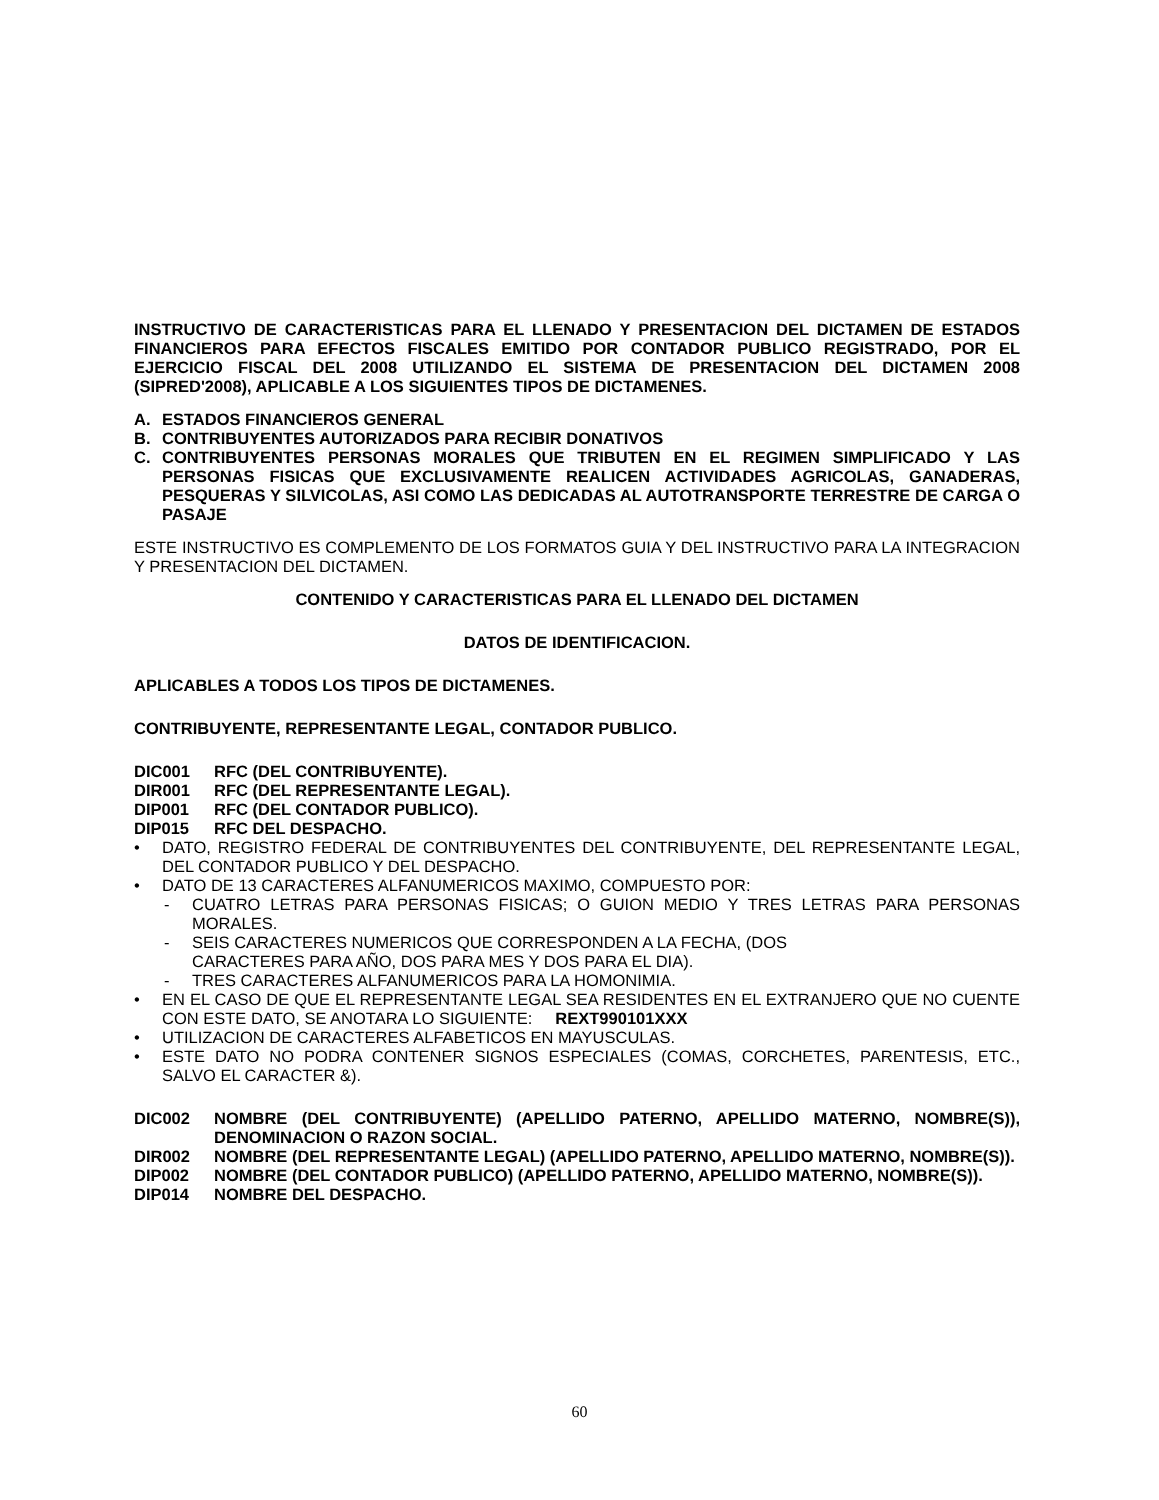INSTRUCTIVO DE CARACTERISTICAS PARA EL LLENADO Y PRESENTACION DEL DICTAMEN DE ESTADOS FINANCIEROS PARA EFECTOS FISCALES EMITIDO POR CONTADOR PUBLICO REGISTRADO, POR EL EJERCICIO FISCAL DEL 2008 UTILIZANDO EL SISTEMA DE PRESENTACION DEL DICTAMEN 2008 (SIPRED'2008), APLICABLE A LOS SIGUIENTES TIPOS DE DICTAMENES.
A. ESTADOS FINANCIEROS GENERAL
B. CONTRIBUYENTES AUTORIZADOS PARA RECIBIR DONATIVOS
C. CONTRIBUYENTES PERSONAS MORALES QUE TRIBUTEN EN EL REGIMEN SIMPLIFICADO Y LAS PERSONAS FISICAS QUE EXCLUSIVAMENTE REALICEN ACTIVIDADES AGRICOLAS, GANADERAS, PESQUERAS Y SILVICOLAS, ASI COMO LAS DEDICADAS AL AUTOTRANSPORTE TERRESTRE DE CARGA O PASAJE
ESTE INSTRUCTIVO ES COMPLEMENTO DE LOS FORMATOS GUIA Y DEL INSTRUCTIVO PARA LA INTEGRACION Y PRESENTACION DEL DICTAMEN.
CONTENIDO Y CARACTERISTICAS PARA EL LLENADO DEL DICTAMEN
DATOS DE IDENTIFICACION.
APLICABLES A TODOS LOS TIPOS DE DICTAMENES.
CONTRIBUYENTE, REPRESENTANTE LEGAL, CONTADOR PUBLICO.
DIC001 RFC (DEL CONTRIBUYENTE).
DIR001 RFC (DEL REPRESENTANTE LEGAL).
DIP001 RFC (DEL CONTADOR PUBLICO).
DIP015 RFC DEL DESPACHO.
• DATO, REGISTRO FEDERAL DE CONTRIBUYENTES DEL CONTRIBUYENTE, DEL REPRESENTANTE LEGAL, DEL CONTADOR PUBLICO Y DEL DESPACHO.
• DATO DE 13 CARACTERES ALFANUMERICOS MAXIMO, COMPUESTO POR:
- CUATRO LETRAS PARA PERSONAS FISICAS; O GUION MEDIO Y TRES LETRAS PARA PERSONAS MORALES.
- SEIS CARACTERES NUMERICOS QUE CORRESPONDEN A LA FECHA, (DOS
CARACTERES PARA AÑO, DOS PARA MES Y DOS PARA EL DIA).
- TRES CARACTERES ALFANUMERICOS PARA LA HOMONIMIA.
• EN EL CASO DE QUE EL REPRESENTANTE LEGAL SEA RESIDENTES EN EL EXTRANJERO QUE NO CUENTE CON ESTE DATO, SE ANOTARA LO SIGUIENTE: REXT990101XXX
• UTILIZACION DE CARACTERES ALFABETICOS EN MAYUSCULAS.
• ESTE DATO NO PODRA CONTENER SIGNOS ESPECIALES (COMAS, CORCHETES, PARENTESIS, ETC., SALVO EL CARACTER &).
DIC002 NOMBRE (DEL CONTRIBUYENTE) (APELLIDO PATERNO, APELLIDO MATERNO, NOMBRE(S)), DENOMINACION O RAZON SOCIAL.
DIR002 NOMBRE (DEL REPRESENTANTE LEGAL) (APELLIDO PATERNO, APELLIDO MATERNO, NOMBRE(S)).
DIP002 NOMBRE (DEL CONTADOR PUBLICO) (APELLIDO PATERNO, APELLIDO MATERNO, NOMBRE(S)).
DIP014 NOMBRE DEL DESPACHO.
60